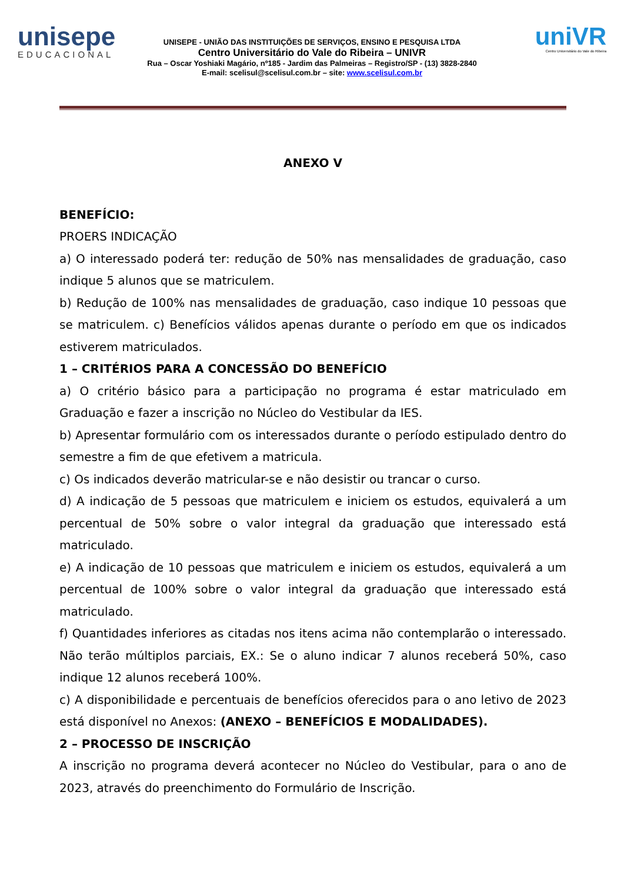unisepe
EDUCACIONAL
UNISEPE - UNIÃO DAS INSTITUIÇÕES DE SERVIÇOS, ENSINO E PESQUISA LTDA
Centro Universitário do Vale do Ribeira – UNIVR
Rua – Oscar Yoshiaki Magário, nº185 - Jardim das Palmeiras – Registro/SP - (13) 3828-2840
E-mail: scelisul@scelisul.com.br – site: www.scelisul.com.br
uniVR
Centro Universitário do Vale do Ribeira
ANEXO V
BENEFÍCIO:
PROERS INDICAÇÃO
a) O interessado poderá ter: redução de 50% nas mensalidades de graduação, caso indique 5 alunos que se matriculem.
b) Redução de 100% nas mensalidades de graduação, caso indique 10 pessoas que se matriculem. c) Benefícios válidos apenas durante o período em que os indicados estiverem matriculados.
1 – CRITÉRIOS PARA A CONCESSÃO DO BENEFÍCIO
a) O critério básico para a participação no programa é estar matriculado em Graduação e fazer a inscrição no Núcleo do Vestibular da IES.
b) Apresentar formulário com os interessados durante o período estipulado dentro do semestre a fim de que efetivem a matricula.
c) Os indicados deverão matricular-se e não desistir ou trancar o curso.
d) A indicação de 5 pessoas que matriculem e iniciem os estudos, equivalerá a um percentual de 50% sobre o valor integral da graduação que interessado está matriculado.
e) A indicação de 10 pessoas que matriculem e iniciem os estudos, equivalerá a um percentual de 100% sobre o valor integral da graduação que interessado está matriculado.
f) Quantidades inferiores as citadas nos itens acima não contemplarão o interessado. Não terão múltiplos parciais, EX.: Se o aluno indicar 7 alunos receberá 50%, caso indique 12 alunos receberá 100%.
c) A disponibilidade e percentuais de benefícios oferecidos para o ano letivo de 2023 está disponível no Anexos: (ANEXO – BENEFÍCIOS E MODALIDADES).
2 – PROCESSO DE INSCRIÇÃO
A inscrição no programa deverá acontecer no Núcleo do Vestibular, para o ano de 2023, através do preenchimento do Formulário de Inscrição.